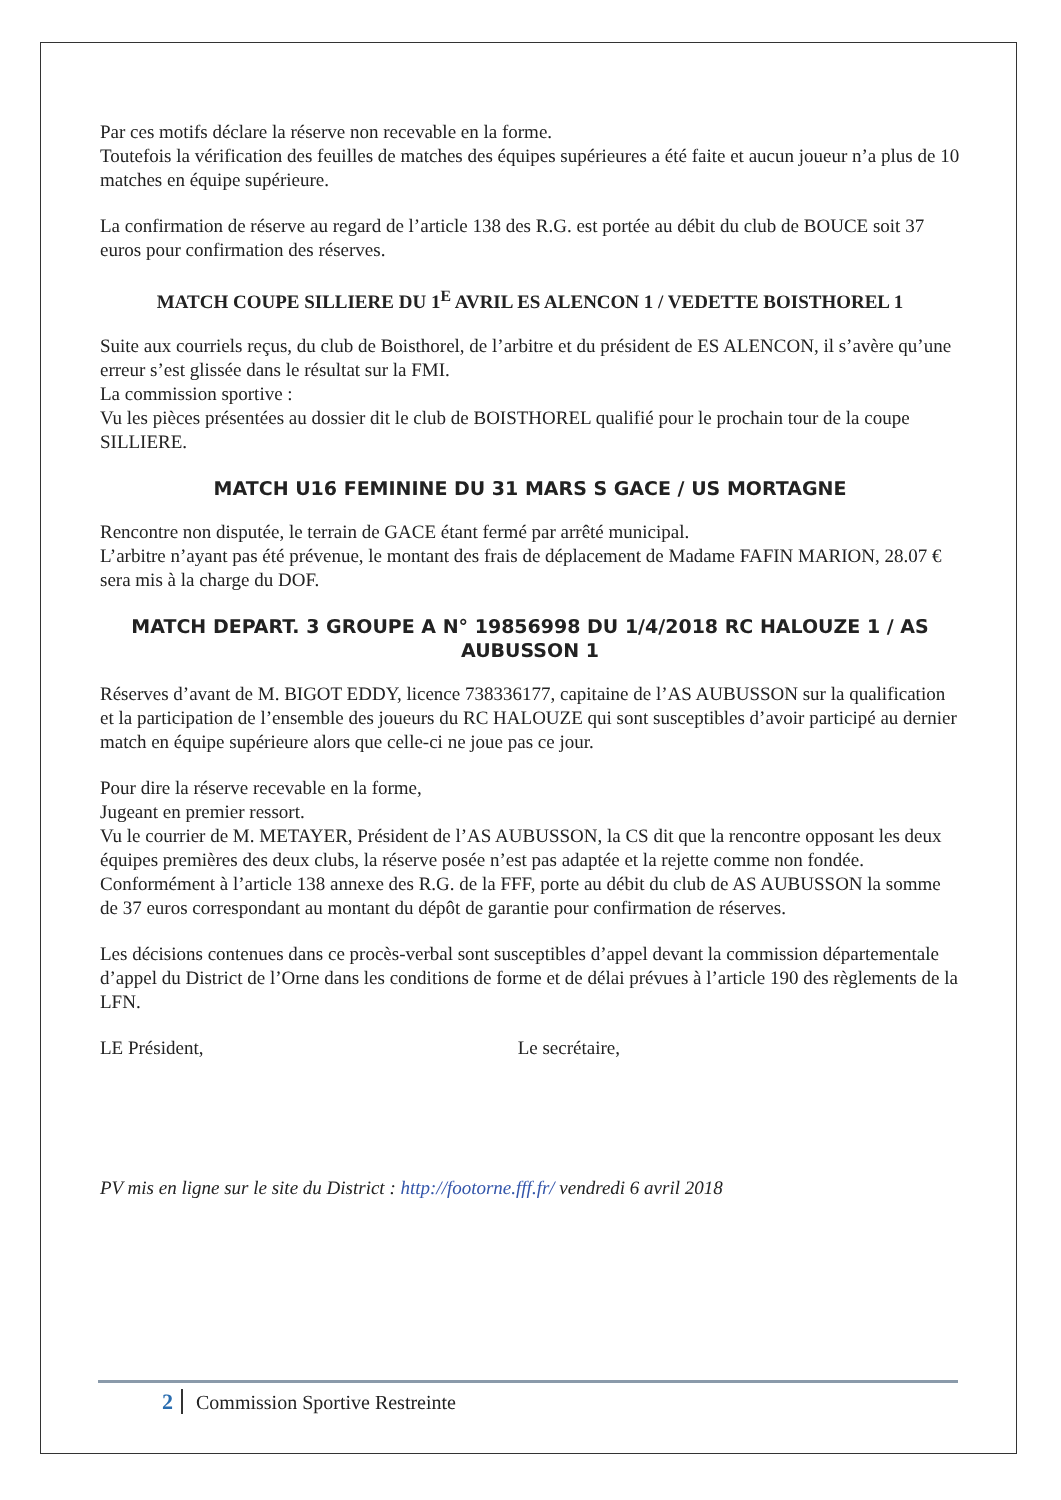Par ces motifs déclare la réserve non recevable en la forme.
Toutefois la vérification des feuilles de matches des équipes supérieures a été faite et aucun joueur n’a plus de 10 matches en équipe supérieure.
La confirmation de réserve au regard de l’article 138 des R.G. est portée au débit du club de BOUCE soit 37 euros pour confirmation des réserves.
MATCH COUPE SILLIERE DU 1<sup>E</sup> AVRIL ES ALENCON 1 / VEDETTE BOISTHOREL 1
Suite aux courriels reçus, du club de Boisthorel, de l’arbitre et du président de ES ALENCON, il s’avère qu’une erreur s’est glissée dans le résultat sur la FMI.
La commission sportive :
Vu les pièces présentées au dossier dit le club de BOISTHOREL qualifié pour le prochain tour de la coupe SILLIERE.
MATCH U16 FEMININE DU 31 MARS S GACE / US MORTAGNE
Rencontre non disputée, le terrain de GACE étant fermé par arrêté municipal.
L’arbitre n’ayant pas été prévenue, le montant des frais de déplacement de Madame FAFIN MARION, 28.07 € sera mis à la charge du DOF.
MATCH DEPART. 3 GROUPE A N° 19856998 DU 1/4/2018 RC HALOUZE 1 / AS AUBUSSON 1
Réserves d’avant de M. BIGOT EDDY, licence 738336177, capitaine de l’AS AUBUSSON sur la qualification et la participation de l’ensemble des joueurs du RC HALOUZE qui sont susceptibles d’avoir participé au dernier match en équipe supérieure alors que celle-ci ne joue pas ce jour.
Pour dire la réserve recevable en la forme,
Jugeant en premier ressort.
Vu le courrier de M. METAYER, Président de l’AS AUBUSSON, la CS dit que la rencontre opposant les deux équipes premières des deux clubs, la réserve posée n’est pas adaptée et la rejette comme non fondée.
Conformément à l’article 138 annexe des R.G. de la FFF, porte au débit du club de AS AUBUSSON la somme de 37 euros correspondant au montant du dépôt de garantie pour confirmation de réserves.
Les décisions contenues dans ce procès-verbal sont susceptibles d’appel devant la commission départementale d’appel du District de l’Orne dans les conditions de forme et de délai prévues à l’article 190 des règlements de la LFN.
LE Président, Le secrétaire,
PV mis en ligne sur le site du District : http://footorne.fff.fr/ vendredi 6 avril 2018
2 Commission Sportive Restreinte